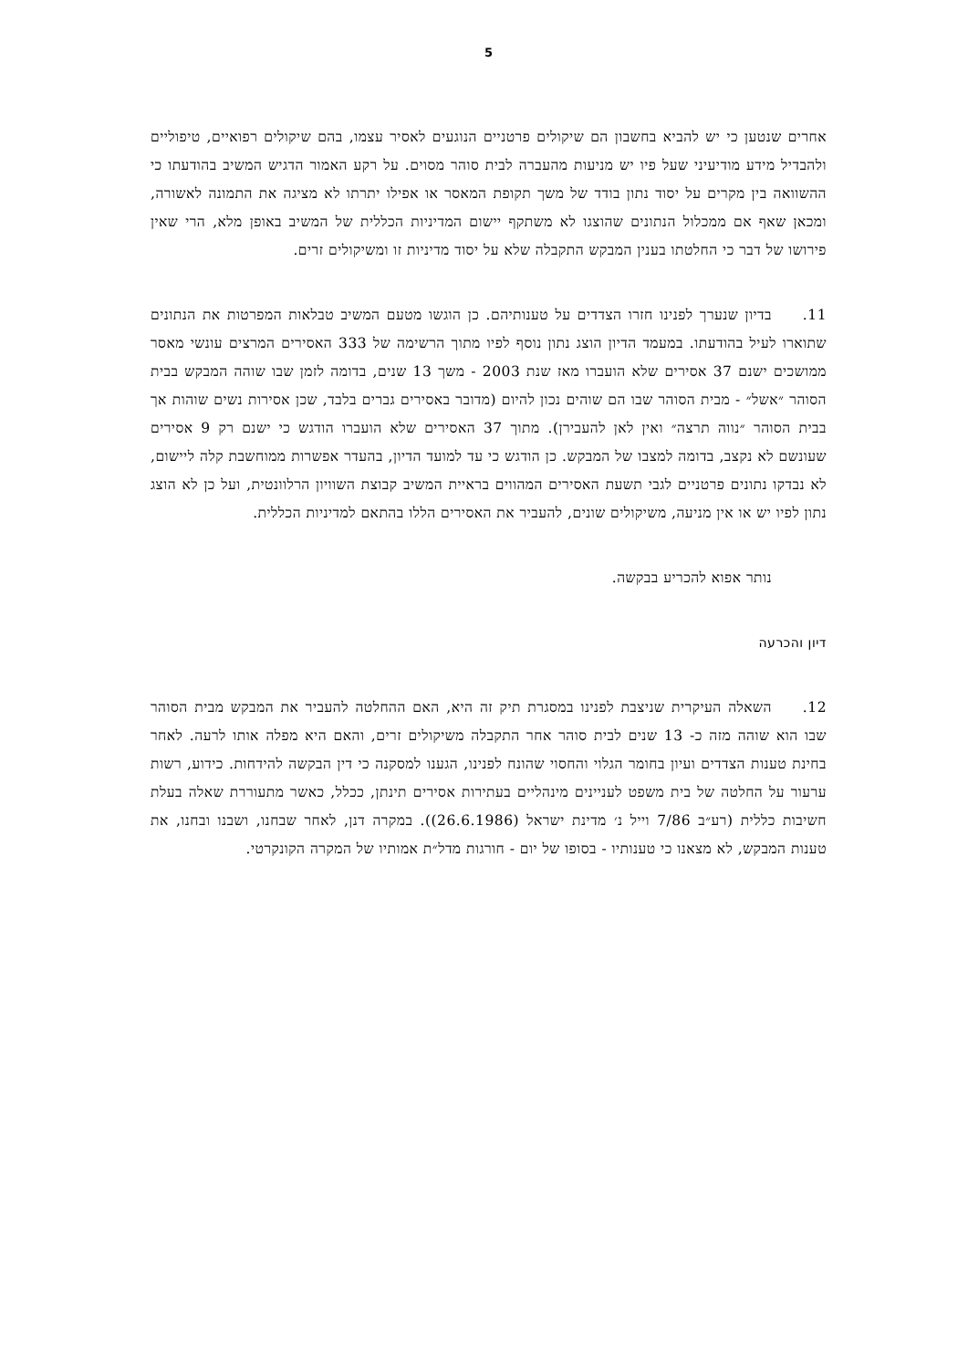5
אחרים שנטען כי יש להביא בחשבון הם שיקולים פרטניים הנוגעים לאסיר עצמו, בהם שיקולים רפואיים, טיפוליים ולהבדיל מידע מודיעיני שעל פיו יש מניעות מהעברה לבית סוהר מסוים. על רקע האמור הדגיש המשיב בהודעתו כי ההשוואה בין מקרים על יסוד נתון בודד של משך תקופת המאסר או אפילו יתרתו לא מציגה את התמונה לאשורה, ומכאן שאף אם ממכלול הנתונים שהוצגו לא משתקף יישום המדיניות הכללית של המשיב באופן מלא, הרי שאין פירושו של דבר כי החלטתו בענין המבקש התקבלה שלא על יסוד מדיניות זו ומשיקולים זרים.
11. בדיון שנערך לפנינו חזרו הצדדים על טענותיהם. כן הוגשו מטעם המשיב טבלאות המפרטות את הנתונים שתוארו לעיל בהודעתו. במעמד הדיון הוצג נתון נוסף לפיו מתוך הרשימה של 333 האסירים המרצים עונשי מאסר ממושכים ישנם 37 אסירים שלא הועברו מאז שנת 2003 - משך 13 שנים, בדומה לזמן שבו שוהה המבקש בבית הסוהר ״אשל״ - מבית הסוהר שבו הם שוהים נכון להיום (מדובר באסירים גברים בלבד, שכן אסירות נשים שוהות אך בבית הסוהר ״נווה תרצה״ ואין לאן להעבירן). מתוך 37 האסירים שלא הועברו הודגש כי ישנם רק 9 אסירים שעונשם לא נקצב, בדומה למצבו של המבקש. כן הודגש כי עד למועד הדיון, בהעדר אפשרות ממוחשבת קלה ליישום, לא נבדקו נתונים פרטניים לגבי תשעת האסירים המהווים בראיית המשיב קבוצת השוויון הרלוונטית, ועל כן לא הוצג נתון לפיו יש או אין מניעה, משיקולים שונים, להעביר את האסירים הללו בהתאם למדיניות הכללית.
נותר אפוא להכריע בבקשה.
דיון והכרעה
12. השאלה העיקרית שניצבת לפנינו במסגרת תיק זה היא, האם ההחלטה להעביר את המבקש מבית הסוהר שבו הוא שוהה מזה כ- 13 שנים לבית סוהר אחר התקבלה משיקולים זרים, והאם היא מפלה אותו לרעה. לאחר בחינת טענות הצדדים ועיון בחומר הגלוי והחסוי שהונח לפנינו, הגענו למסקנה כי דין הבקשה להידחות. כידוע, רשות ערעור על החלטה של בית משפט לעניינים מינהליים בעתירות אסירים תינתן, ככלל, כאשר מתעוררת שאלה בעלת חשיבות כללית (רע״ב 7/86 וייל נ׳ מדינת ישראל (26.6.1986)). במקרה דנן, לאחר שבחנו, ושבנו ובחנו, את טענות המבקש, לא מצאנו כי טענותיו - בסופו של יום - חורגות מדל״ת אמותיו של המקרה הקונקרטי.